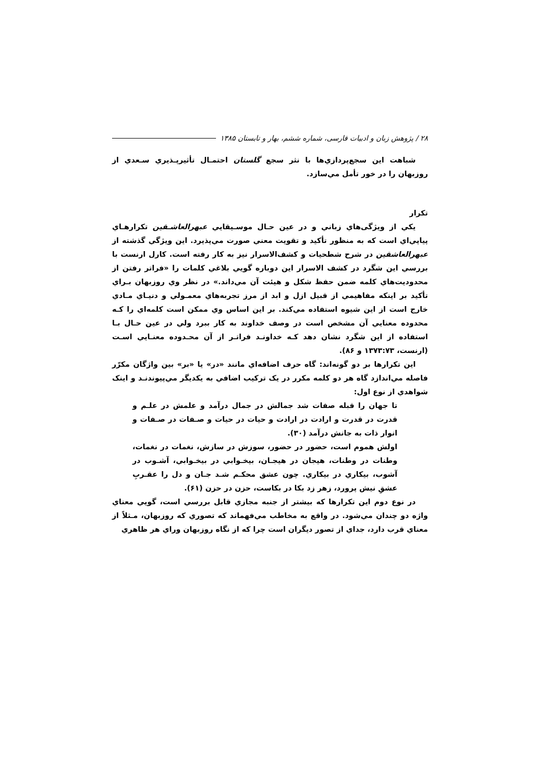۲۸ / پژوهش زبان و ادبیات فارسی، شماره ششم، بهار و تابستان ۱۳۸۵
شباهت این سجع‌پردازي‌ها با نثر سجع گلستان احتمـال تأثیرپـذیري سـعدي از روزبهان را در خور تأمل مي‌سازد.
تکرار
یکي از ویژگی‌هاي زباني و در عین حـال موسـیقایي عبهرالعاشـقین تکرارهـاي پیاپي‌اي است که به منظور تأکید و تقویت معني صورت مي‌پذیرد. این ویژگي گذشته از عبهرالعاشقین در شرح شطحیات و کشف‌الاسرار نیز به کار رفته است. کارل ارنست با بررسي این شگرد در کشف الاسرار این دوباره گویي بلاغي کلمات را «فراتر رفتن از محدودیت‌هاي کلمه ضمن حفظ شکل و هیئت آن مي‌داند.» در نظر وي روزبهان بـراي تأکید بر اینکه مفاهیمي از قبیل ازل و ابد از مرز تجربه‌هاي معمـولي و دنیـاي مـادي خارج است از این شیوه استفاده مي‌کند. بر این اساس وي ممکن است کلمه‌اي را کـه محدوده معنایي آن مشخص است در وصف خداوند به کار ببرد ولي در عین حـال بـا استفاده از این شگرد نشان دهد کـه خداونـد فراتـر از آن محـدوده معنـایي اسـت (ارنست، ۱۳۷۳:۷۳ و ۸۶).
این تکرارها بر دو گونه‌اند: گاه حرف اضافه‌اي مانند «در» یا «بر» بین واژگان مکرّر فاصله مي‌اندازد گاه هر دو کلمه مکرر در یک ترکیب اضافي به یکدیگر مي‌پیوندنـد و اینک شواهدي از نوع اول:
تا جهان را قبله صفات شد جمالش در جمال درآمد و علمش در علـم و قدرت در قدرت و ارادت در ارادت و حیات در حیات و صـفات در صـفات و انوار ذات به جانش درآمد (۳۰).
اولش هموم است، حضور در حضور، سوزش در سازش، نغمات در نغمات، وطنات در وطنات، هیجان در هیجـان، بیخـوابي در بیخـوابي، آشـوب در آشوب، بیکاري در بیکاري. چون عشق محکـم شـد جـان و دل را عقـربِ عشقِ نیش پرورد، زهر زد بکا در بکاست، حزن در حزن (۶۱).
در نوع دوم این تکرارها که بیشتر از جنبه مجازي قابل بررسي است، گویي معناي واژه دو چندان مي‌شود. در واقع به مخاطب مي‌فهماند که تصوري که روزبهان، مـثلاً از معناي قرب دارد، جداي از تصور دیگران است چرا که از نگاه روزبهان وراي هر ظاهري